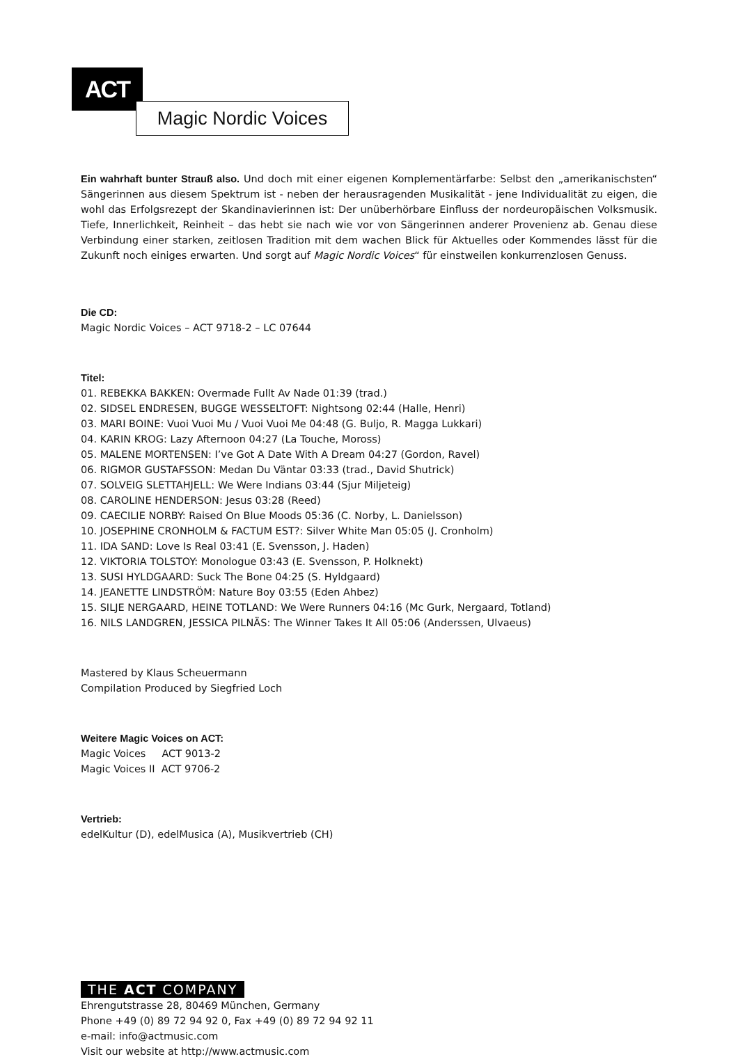ACT
Magic Nordic Voices
Ein wahrhaft bunter Strauß also. Und doch mit einer eigenen Komplementärfarbe: Selbst den „amerikanischsten“ Sängerinnen aus diesem Spektrum ist - neben der herausragenden Musikalität - jene Individualität zu eigen, die wohl das Erfolgsrezept der Skandinavierinnen ist: Der unüberhörbare Einfluss der nordeuropäischen Volksmusik. Tiefe, Innerlichkeit, Reinheit – das hebt sie nach wie vor von Sängerinnen anderer Provenienz ab. Genau diese Verbindung einer starken, zeitlosen Tradition mit dem wachen Blick für Aktuelles oder Kommendes lässt für die Zukunft noch einiges erwarten. Und sorgt auf Magic Nordic Voices“ für einstweilen konkurrenzlosen Genuss.
Die CD:
Magic Nordic Voices – ACT 9718-2 – LC 07644
Titel:
01. REBEKKA BAKKEN: Overmade Fullt Av Nade 01:39 (trad.)
02. SIDSEL ENDRESEN, BUGGE WESSELTOFT: Nightsong 02:44 (Halle, Henri)
03. MARI BOINE: Vuoi Vuoi Mu / Vuoi Vuoi Me 04:48 (G. Buljo, R. Magga Lukkari)
04. KARIN KROG: Lazy Afternoon 04:27 (La Touche, Moross)
05. MALENE MORTENSEN: I’ve Got A Date With A Dream 04:27 (Gordon, Ravel)
06. RIGMOR GUSTAFSSON: Medan Du Väntar 03:33 (trad., David Shutrick)
07. SOLVEIG SLETTAHJELL: We Were Indians 03:44 (Sjur Miljeteig)
08. CAROLINE HENDERSON: Jesus 03:28 (Reed)
09. CAECILIE NORBY: Raised On Blue Moods 05:36 (C. Norby, L. Danielsson)
10. JOSEPHINE CRONHOLM & FACTUM EST?: Silver White Man 05:05 (J. Cronholm)
11. IDA SAND: Love Is Real 03:41 (E. Svensson, J. Haden)
12. VIKTORIA TOLSTOY: Monologue 03:43 (E. Svensson, P. Holknekt)
13. SUSI HYLDGAARD: Suck The Bone 04:25 (S. Hyldgaard)
14. JEANETTE LINDSTRÖM: Nature Boy 03:55 (Eden Ahbez)
15. SILJE NERGAARD, HEINE TOTLAND: We Were Runners 04:16 (Mc Gurk, Nergaard, Totland)
16. NILS LANDGREN, JESSICA PILNÄS: The Winner Takes It All 05:06 (Anderssen, Ulvaeus)
Mastered by Klaus Scheuermann
Compilation Produced by Siegfried Loch
Weitere Magic Voices on ACT:
Magic Voices ACT 9013-2
Magic Voices II ACT 9706-2
Vertrieb:
edelKultur (D), edelMusica (A), Musikvertrieb (CH)
THE ACT COMPANY
Ehrengutstrasse 28, 80469 München, Germany
Phone +49 (0) 89 72 94 92 0, Fax +49 (0) 89 72 94 92 11
e-mail: info@actmusic.com
Visit our website at http://www.actmusic.com